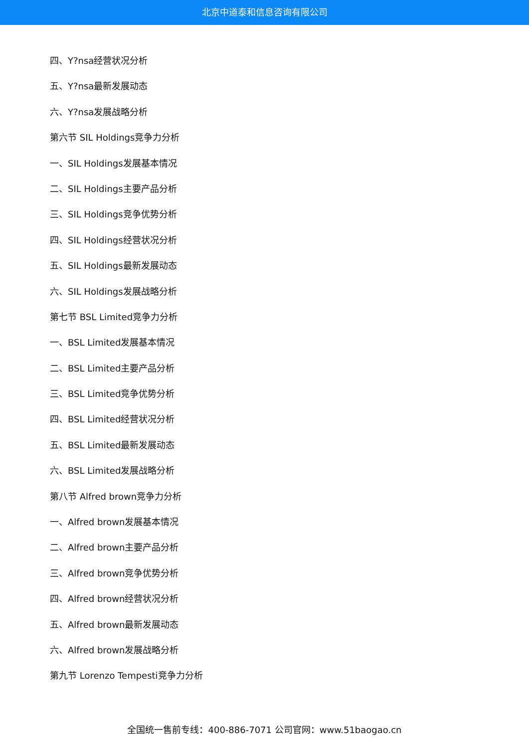北京中道泰和信息咨询有限公司
四、Y?nsa经营状况分析
五、Y?nsa最新发展动态
六、Y?nsa发展战略分析
第六节 SIL Holdings竞争力分析
一、SIL Holdings发展基本情况
二、SIL Holdings主要产品分析
三、SIL Holdings竞争优势分析
四、SIL Holdings经营状况分析
五、SIL Holdings最新发展动态
六、SIL Holdings发展战略分析
第七节 BSL Limited竞争力分析
一、BSL Limited发展基本情况
二、BSL Limited主要产品分析
三、BSL Limited竞争优势分析
四、BSL Limited经营状况分析
五、BSL Limited最新发展动态
六、BSL Limited发展战略分析
第八节 Alfred brown竞争力分析
一、Alfred brown发展基本情况
二、Alfred brown主要产品分析
三、Alfred brown竞争优势分析
四、Alfred brown经营状况分析
五、Alfred brown最新发展动态
六、Alfred brown发展战略分析
第九节 Lorenzo Tempesti竞争力分析
全国统一售前专线：400-886-7071 公司官网：www.51baogao.cn